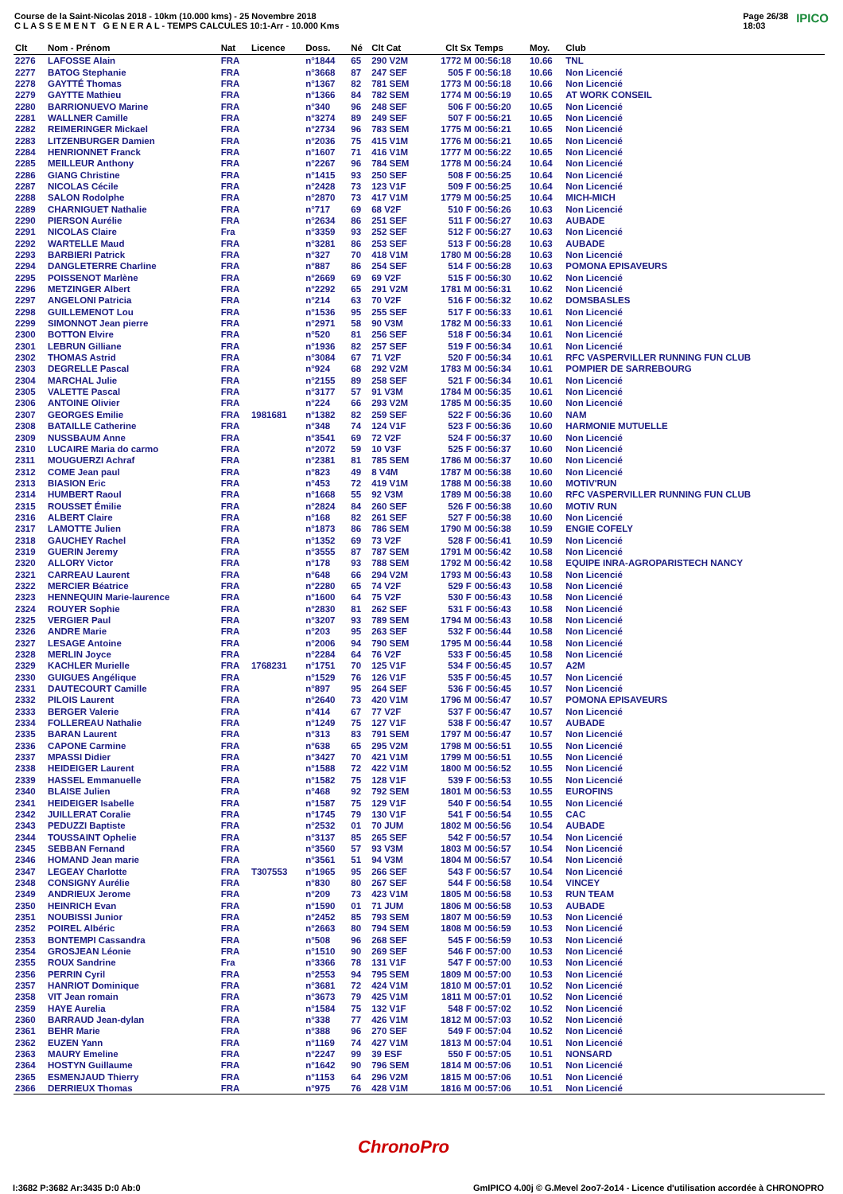Course de la Saint-Nicolas 2018 - 10km (10.000 kms) - 25 Novembre 2018
C L A S S E M E N T G E N E R A L - TEMPS CALCULES 10:1-Arr - 10.000 Kms
Page 26/38
18:03 IPICO
| Clt | Nom - Prénom | Nat | Licence | Doss. | Né | Clt Cat | Clt Sx | Temps | Moy. | Club |
| --- | --- | --- | --- | --- | --- | --- | --- | --- | --- | --- |
| 2276 | LAFOSSE Alain | FRA | | n°1844 | 65 | 290 V2M | 1772 M | 00:56:18 | 10.66 | TNL |
| 2277 | BATOG Stephanie | FRA | | n°3668 | 87 | 247 SEF | 505 F | 00:56:18 | 10.66 | Non Licencié |
| 2278 | GAYTTÉ Thomas | FRA | | n°1367 | 82 | 781 SEM | 1773 M | 00:56:18 | 10.66 | Non Licencié |
| 2279 | GAYTTE Mathieu | FRA | | n°1366 | 84 | 782 SEM | 1774 M | 00:56:19 | 10.65 | AT WORK CONSEIL |
| 2280 | BARRIONUEVO Marine | FRA | | n°340 | 96 | 248 SEF | 506 F | 00:56:20 | 10.65 | Non Licencié |
| 2281 | WALLNER Camille | FRA | | n°3274 | 89 | 249 SEF | 507 F | 00:56:21 | 10.65 | Non Licencié |
| 2282 | REIMERINGER Mickael | FRA | | n°2734 | 96 | 783 SEM | 1775 M | 00:56:21 | 10.65 | Non Licencié |
| 2283 | LITZENBURGER Damien | FRA | | n°2036 | 75 | 415 V1M | 1776 M | 00:56:21 | 10.65 | Non Licencié |
| 2284 | HENRIONNET Franck | FRA | | n°1607 | 71 | 416 V1M | 1777 M | 00:56:22 | 10.65 | Non Licencié |
| 2285 | MEILLEUR Anthony | FRA | | n°2267 | 96 | 784 SEM | 1778 M | 00:56:24 | 10.64 | Non Licencié |
| 2286 | GIANG Christine | FRA | | n°1415 | 93 | 250 SEF | 508 F | 00:56:25 | 10.64 | Non Licencié |
| 2287 | NICOLAS Cécile | FRA | | n°2428 | 73 | 123 V1F | 509 F | 00:56:25 | 10.64 | Non Licencié |
| 2288 | SALON Rodolphe | FRA | | n°2870 | 73 | 417 V1M | 1779 M | 00:56:25 | 10.64 | MICH-MICH |
| 2289 | CHARNIGUET Nathalie | FRA | | n°717 | 69 | 68 V2F | 510 F | 00:56:26 | 10.63 | Non Licencié |
| 2290 | PIERSON Aurélie | FRA | | n°2634 | 86 | 251 SEF | 511 F | 00:56:27 | 10.63 | AUBADE |
| 2291 | NICOLAS Claire | Fra | | n°3359 | 93 | 252 SEF | 512 F | 00:56:27 | 10.63 | Non Licencié |
| 2292 | WARTELLE Maud | FRA | | n°3281 | 86 | 253 SEF | 513 F | 00:56:28 | 10.63 | AUBADE |
| 2293 | BARBIERI Patrick | FRA | | n°327 | 70 | 418 V1M | 1780 M | 00:56:28 | 10.63 | Non Licencié |
| 2294 | DANGLETERRE Charline | FRA | | n°887 | 86 | 254 SEF | 514 F | 00:56:28 | 10.63 | POMONA EPISAVEURS |
| 2295 | POISSENOT Marlène | FRA | | n°2669 | 69 | 69 V2F | 515 F | 00:56:30 | 10.62 | Non Licencié |
| 2296 | METZINGER Albert | FRA | | n°2292 | 65 | 291 V2M | 1781 M | 00:56:31 | 10.62 | Non Licencié |
| 2297 | ANGELONI Patricia | FRA | | n°214 | 63 | 70 V2F | 516 F | 00:56:32 | 10.62 | DOMSBASLES |
| 2298 | GUILLEMENOT Lou | FRA | | n°1536 | 95 | 255 SEF | 517 F | 00:56:33 | 10.61 | Non Licencié |
| 2299 | SIMONNOT Jean pierre | FRA | | n°2971 | 58 | 90 V3M | 1782 M | 00:56:33 | 10.61 | Non Licencié |
| 2300 | BOTTON Elvire | FRA | | n°520 | 81 | 256 SEF | 518 F | 00:56:34 | 10.61 | Non Licencié |
| 2301 | LEBRUN Gilliane | FRA | | n°1936 | 82 | 257 SEF | 519 F | 00:56:34 | 10.61 | Non Licencié |
| 2302 | THOMAS Astrid | FRA | | n°3084 | 67 | 71 V2F | 520 F | 00:56:34 | 10.61 | RFC VASPERVILLER RUNNING FUN CLUB |
| 2303 | DEGRELLE Pascal | FRA | | n°924 | 68 | 292 V2M | 1783 M | 00:56:34 | 10.61 | POMPIER DE SARREBOURG |
| 2304 | MARCHAL Julie | FRA | | n°2155 | 89 | 258 SEF | 521 F | 00:56:34 | 10.61 | Non Licencié |
| 2305 | VALETTE Pascal | FRA | | n°3177 | 57 | 91 V3M | 1784 M | 00:56:35 | 10.61 | Non Licencié |
| 2306 | ANTOINE Olivier | FRA | | n°224 | 66 | 293 V2M | 1785 M | 00:56:35 | 10.60 | Non Licencié |
| 2307 | GEORGES Emilie | FRA | 1981681 | n°1382 | 82 | 259 SEF | 522 F | 00:56:36 | 10.60 | NAM |
| 2308 | BATAILLE Catherine | FRA | | n°348 | 74 | 124 V1F | 523 F | 00:56:36 | 10.60 | HARMONIE MUTUELLE |
| 2309 | NUSSBAUM Anne | FRA | | n°3541 | 69 | 72 V2F | 524 F | 00:56:37 | 10.60 | Non Licencié |
| 2310 | LUCAIRE Maria do carmo | FRA | | n°2072 | 59 | 10 V3F | 525 F | 00:56:37 | 10.60 | Non Licencié |
| 2311 | MOUGUERZI Achraf | FRA | | n°2381 | 81 | 785 SEM | 1786 M | 00:56:37 | 10.60 | Non Licencié |
| 2312 | COME Jean paul | FRA | | n°823 | 49 | 8 V4M | 1787 M | 00:56:38 | 10.60 | Non Licencié |
| 2313 | BIASION Eric | FRA | | n°453 | 72 | 419 V1M | 1788 M | 00:56:38 | 10.60 | MOTIV'RUN |
| 2314 | HUMBERT Raoul | FRA | | n°1668 | 55 | 92 V3M | 1789 M | 00:56:38 | 10.60 | RFC VASPERVILLER RUNNING FUN CLUB |
| 2315 | ROUSSET Émilie | FRA | | n°2824 | 84 | 260 SEF | 526 F | 00:56:38 | 10.60 | MOTIV RUN |
| 2316 | ALBERT Claire | FRA | | n°168 | 82 | 261 SEF | 527 F | 00:56:38 | 10.60 | Non Licencié |
| 2317 | LAMOTTE Julien | FRA | | n°1873 | 86 | 786 SEM | 1790 M | 00:56:38 | 10.59 | ENGIE COFELY |
| 2318 | GAUCHEY Rachel | FRA | | n°1352 | 69 | 73 V2F | 528 F | 00:56:41 | 10.59 | Non Licencié |
| 2319 | GUERIN Jeremy | FRA | | n°3555 | 87 | 787 SEM | 1791 M | 00:56:42 | 10.58 | Non Licencié |
| 2320 | ALLORY Victor | FRA | | n°178 | 93 | 788 SEM | 1792 M | 00:56:42 | 10.58 | EQUIPE INRA-AGROPARISTECH NANCY |
| 2321 | CARREAU Laurent | FRA | | n°648 | 66 | 294 V2M | 1793 M | 00:56:43 | 10.58 | Non Licencié |
| 2322 | MERCIER Béatrice | FRA | | n°2280 | 65 | 74 V2F | 529 F | 00:56:43 | 10.58 | Non Licencié |
| 2323 | HENNEQUIN Marie-laurence | FRA | | n°1600 | 64 | 75 V2F | 530 F | 00:56:43 | 10.58 | Non Licencié |
| 2324 | ROUYER Sophie | FRA | | n°2830 | 81 | 262 SEF | 531 F | 00:56:43 | 10.58 | Non Licencié |
| 2325 | VERGIER Paul | FRA | | n°3207 | 93 | 789 SEM | 1794 M | 00:56:43 | 10.58 | Non Licencié |
| 2326 | ANDRE Marie | FRA | | n°203 | 95 | 263 SEF | 532 F | 00:56:44 | 10.58 | Non Licencié |
| 2327 | LESAGE Antoine | FRA | | n°2006 | 94 | 790 SEM | 1795 M | 00:56:44 | 10.58 | Non Licencié |
| 2328 | MERLIN Joyce | FRA | | n°2284 | 64 | 76 V2F | 533 F | 00:56:45 | 10.58 | Non Licencié |
| 2329 | KACHLER Murielle | FRA | 1768231 | n°1751 | 70 | 125 V1F | 534 F | 00:56:45 | 10.57 | A2M |
| 2330 | GUIGUES Angélique | FRA | | n°1529 | 76 | 126 V1F | 535 F | 00:56:45 | 10.57 | Non Licencié |
| 2331 | DAUTECOURT Camille | FRA | | n°897 | 95 | 264 SEF | 536 F | 00:56:45 | 10.57 | Non Licencié |
| 2332 | PILOIS Laurent | FRA | | n°2640 | 73 | 420 V1M | 1796 M | 00:56:47 | 10.57 | POMONA EPISAVEURS |
| 2333 | BERGER Valerie | FRA | | n°414 | 67 | 77 V2F | 537 F | 00:56:47 | 10.57 | Non Licencié |
| 2334 | FOLLEREAU Nathalie | FRA | | n°1249 | 75 | 127 V1F | 538 F | 00:56:47 | 10.57 | AUBADE |
| 2335 | BARAN Laurent | FRA | | n°313 | 83 | 791 SEM | 1797 M | 00:56:47 | 10.57 | Non Licencié |
| 2336 | CAPONE Carmine | FRA | | n°638 | 65 | 295 V2M | 1798 M | 00:56:51 | 10.55 | Non Licencié |
| 2337 | MPASSI Didier | FRA | | n°3427 | 70 | 421 V1M | 1799 M | 00:56:51 | 10.55 | Non Licencié |
| 2338 | HEIDEIGER Laurent | FRA | | n°1588 | 72 | 422 V1M | 1800 M | 00:56:52 | 10.55 | Non Licencié |
| 2339 | HASSEL Emmanuelle | FRA | | n°1582 | 75 | 128 V1F | 539 F | 00:56:53 | 10.55 | Non Licencié |
| 2340 | BLAISE Julien | FRA | | n°468 | 92 | 792 SEM | 1801 M | 00:56:53 | 10.55 | EUROFINS |
| 2341 | HEIDEIGER Isabelle | FRA | | n°1587 | 75 | 129 V1F | 540 F | 00:56:54 | 10.55 | Non Licencié |
| 2342 | JUILLERAT Coralie | FRA | | n°1745 | 79 | 130 V1F | 541 F | 00:56:54 | 10.55 | CAC |
| 2343 | PEDUZZI Baptiste | FRA | | n°2532 | 01 | 70 JUM | 1802 M | 00:56:56 | 10.54 | AUBADE |
| 2344 | TOUSSAINT Ophelie | FRA | | n°3137 | 85 | 265 SEF | 542 F | 00:56:57 | 10.54 | Non Licencié |
| 2345 | SEBBAN Fernand | FRA | | n°3560 | 57 | 93 V3M | 1803 M | 00:56:57 | 10.54 | Non Licencié |
| 2346 | HOMAND Jean marie | FRA | | n°3561 | 51 | 94 V3M | 1804 M | 00:56:57 | 10.54 | Non Licencié |
| 2347 | LEGEAY Charlotte | FRA | T307553 | n°1965 | 95 | 266 SEF | 543 F | 00:56:57 | 10.54 | Non Licencié |
| 2348 | CONSIGNY Aurélie | FRA | | n°830 | 80 | 267 SEF | 544 F | 00:56:58 | 10.54 | VINCEY |
| 2349 | ANDRIEUX Jerome | FRA | | n°209 | 73 | 423 V1M | 1805 M | 00:56:58 | 10.53 | RUN TEAM |
| 2350 | HEINRICH Evan | FRA | | n°1590 | 01 | 71 JUM | 1806 M | 00:56:58 | 10.53 | AUBADE |
| 2351 | NOUBISSI Junior | FRA | | n°2452 | 85 | 793 SEM | 1807 M | 00:56:59 | 10.53 | Non Licencié |
| 2352 | POIREL Albéric | FRA | | n°2663 | 80 | 794 SEM | 1808 M | 00:56:59 | 10.53 | Non Licencié |
| 2353 | BONTEMPI Cassandra | FRA | | n°508 | 96 | 268 SEF | 545 F | 00:56:59 | 10.53 | Non Licencié |
| 2354 | GROSJEAN Léonie | FRA | | n°1510 | 90 | 269 SEF | 546 F | 00:57:00 | 10.53 | Non Licencié |
| 2355 | ROUX Sandrine | Fra | | n°3366 | 78 | 131 V1F | 547 F | 00:57:00 | 10.53 | Non Licencié |
| 2356 | PERRIN Cyril | FRA | | n°2553 | 94 | 795 SEM | 1809 M | 00:57:00 | 10.53 | Non Licencié |
| 2357 | HANRIOT Dominique | FRA | | n°3681 | 72 | 424 V1M | 1810 M | 00:57:01 | 10.52 | Non Licencié |
| 2358 | VIT Jean romain | FRA | | n°3673 | 79 | 425 V1M | 1811 M | 00:57:01 | 10.52 | Non Licencié |
| 2359 | HAYE Aurelia | FRA | | n°1584 | 75 | 132 V1F | 548 F | 00:57:02 | 10.52 | Non Licencié |
| 2360 | BARRAUD Jean-dylan | FRA | | n°338 | 77 | 426 V1M | 1812 M | 00:57:03 | 10.52 | Non Licencié |
| 2361 | BEHR Marie | FRA | | n°388 | 96 | 270 SEF | 549 F | 00:57:04 | 10.52 | Non Licencié |
| 2362 | EUZEN Yann | FRA | | n°1169 | 74 | 427 V1M | 1813 M | 00:57:04 | 10.51 | Non Licencié |
| 2363 | MAURY Emeline | FRA | | n°2247 | 99 | 39 ESF | 550 F | 00:57:05 | 10.51 | NONSARD |
| 2364 | HOSTYN Guillaume | FRA | | n°1642 | 90 | 796 SEM | 1814 M | 00:57:06 | 10.51 | Non Licencié |
| 2365 | ESMENJAUD Thierry | FRA | | n°1153 | 64 | 296 V2M | 1815 M | 00:57:06 | 10.51 | Non Licencié |
| 2366 | DERRIEUX Thomas | FRA | | n°975 | 76 | 428 V1M | 1816 M | 00:57:06 | 10.51 | Non Licencié |
ChronoPro
I:3682 P:3682 Ar:3435 D:0 Ab:0 GmIPICO 4.00j © G.Mevel 2oo7-2o14 - Licence d'utilisation accordée à CHRONOPRO